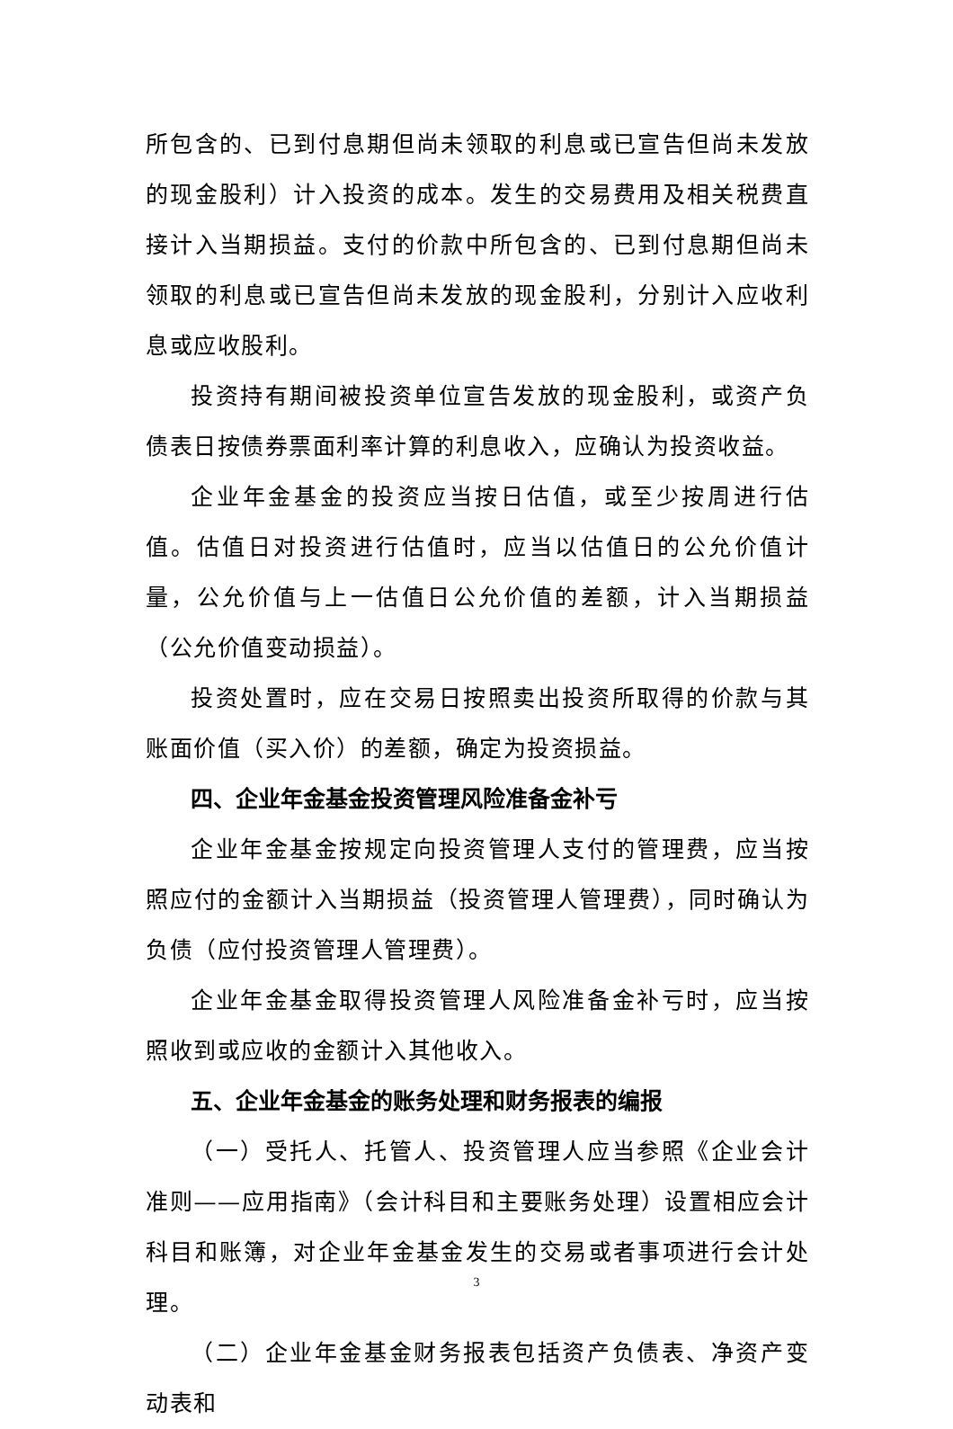所包含的、已到付息期但尚未领取的利息或已宣告但尚未发放的现金股利）计入投资的成本。发生的交易费用及相关税费直接计入当期损益。支付的价款中所包含的、已到付息期但尚未领取的利息或已宣告但尚未发放的现金股利，分别计入应收利息或应收股利。
投资持有期间被投资单位宣告发放的现金股利，或资产负债表日按债券票面利率计算的利息收入，应确认为投资收益。
企业年金基金的投资应当按日估值，或至少按周进行估值。估值日对投资进行估值时，应当以估值日的公允价值计量，公允价值与上一估值日公允价值的差额，计入当期损益（公允价值变动损益）。
投资处置时，应在交易日按照卖出投资所取得的价款与其账面价值（买入价）的差额，确定为投资损益。
四、企业年金基金投资管理风险准备金补亏
企业年金基金按规定向投资管理人支付的管理费，应当按照应付的金额计入当期损益（投资管理人管理费），同时确认为负债（应付投资管理人管理费）。
企业年金基金取得投资管理人风险准备金补亏时，应当按照收到或应收的金额计入其他收入。
五、企业年金基金的账务处理和财务报表的编报
（一）受托人、托管人、投资管理人应当参照《企业会计准则——应用指南》（会计科目和主要账务处理）设置相应会计科目和账簿，对企业年金基金发生的交易或者事项进行会计处理。
（二）企业年金基金财务报表包括资产负债表、净资产变动表和
3